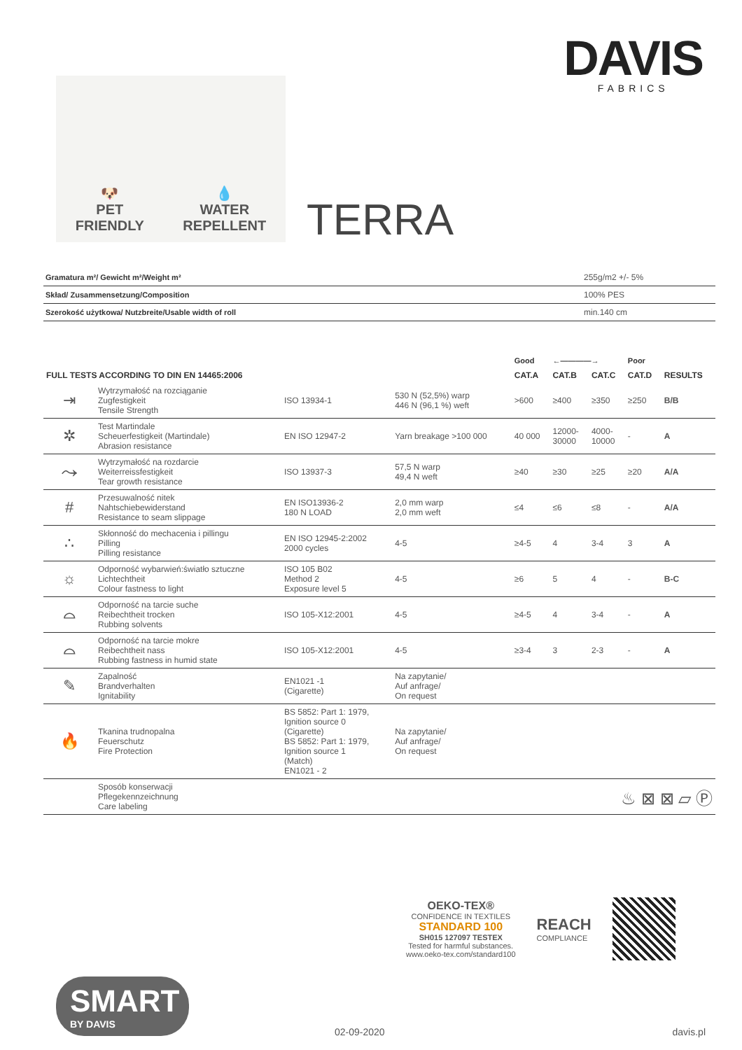DAVIS
FABRICS
🐶
PET
FRIENDLY
💧
WATER
REPELLENT
TERRA
| Gramatura m²/ Gewicht m²/Weight m² | 255g/m2 +/- 5% |
| Skład/ Zusammensetzung/Composition | 100% PES |
| Szerokość użytkowa/ Nutzbreite/Usable width of roll | min.140 cm |
| | | | | Good | ←————→ | | Poor | |
| --- | --- | --- | --- | --- | --- | --- | --- | --- |
| FULL TESTS ACCORDING TO DIN EN 14465:2006 | | | | CAT.A | CAT.B | CAT.C | CAT.D | RESULTS |
| ⇥ | Wytrzymałość na rozciąganie Zugfestigkeit Tensile Strength | ISO 13934-1 | 530 N (52,5%) warp 446 N (96,1 %) weft | >600 | ≥400 | ≥350 | ≥250 | B/B |
| ✲ | Test Martindale Scheuerfestigkeit (Martindale) Abrasion resistance | EN ISO 12947-2 | Yarn breakage >100 000 | 40 000 | 12000- 30000 | 4000- 10000 | - | A |
| ⤳ | Wytrzymałość na rozdarcie Weiterreissfestigkeit Tear growth resistance | ISO 13937-3 | 57,5 N warp 49,4 N weft | ≥40 | ≥30 | ≥25 | ≥20 | A/A |
| # | Przesuwalność nitek Nahtschiebewiderstand Resistance to seam slippage | EN ISO13936-2 180 N LOAD | 2,0 mm warp 2,0 mm weft | ≤4 | ≤6 | ≤8 | - | A/A |
| ∴ | Skłonność do mechacenia i pillingu Pilling Pilling resistance | EN ISO 12945-2:2002 2000 cycles | 4-5 | ≥4-5 | 4 | 3-4 | 3 | A |
| ☼ | Odporność wybarwień:światło sztuczne Lichtechtheit Colour fastness to light | ISO 105 B02 Method 2 Exposure level 5 | 4-5 | ≥6 | 5 | 4 | - | B-C |
| ⌓ | Odporność na tarcie suche Reibechtheit trocken Rubbing solvents | ISO 105-X12:2001 | 4-5 | ≥4-5 | 4 | 3-4 | - | A |
| ⌓ | Odporność na tarcie mokre Reibechtheit nass Rubbing fastness in humid state | ISO 105-X12:2001 | 4-5 | ≥3-4 | 3 | 2-3 | - | A |
| ✎ | Zapalność Brandverhalten Ignitability | EN1021 -1 (Cigarette) | Na zapytanie/ Auf anfrage/ On request | | | | | |
| 🔥 | Tkanina trudnopalna Feuerschutz Fire Protection | BS 5852: Part 1: 1979, Ignition source 0 (Cigarette) BS 5852: Part 1: 1979, Ignition source 1 (Match) EN1021 - 2 | Na zapytanie/ Auf anfrage/ On request | | | | | |
| | Sposób konserwacji Pflegekennzeichnung Care labeling | ♨ ⊠ ⊠ ▱ Ⓟ | | | | | | |
OEKO-TEX®
CONFIDENCE IN TEXTILES
STANDARD 100
SH015 127097 TESTEX
Tested for harmful substances.
www.oeko-tex.com/standard100
REACH
COMPLIANCE
SMART
BY DAVIS
02-09-2020 davis.pl